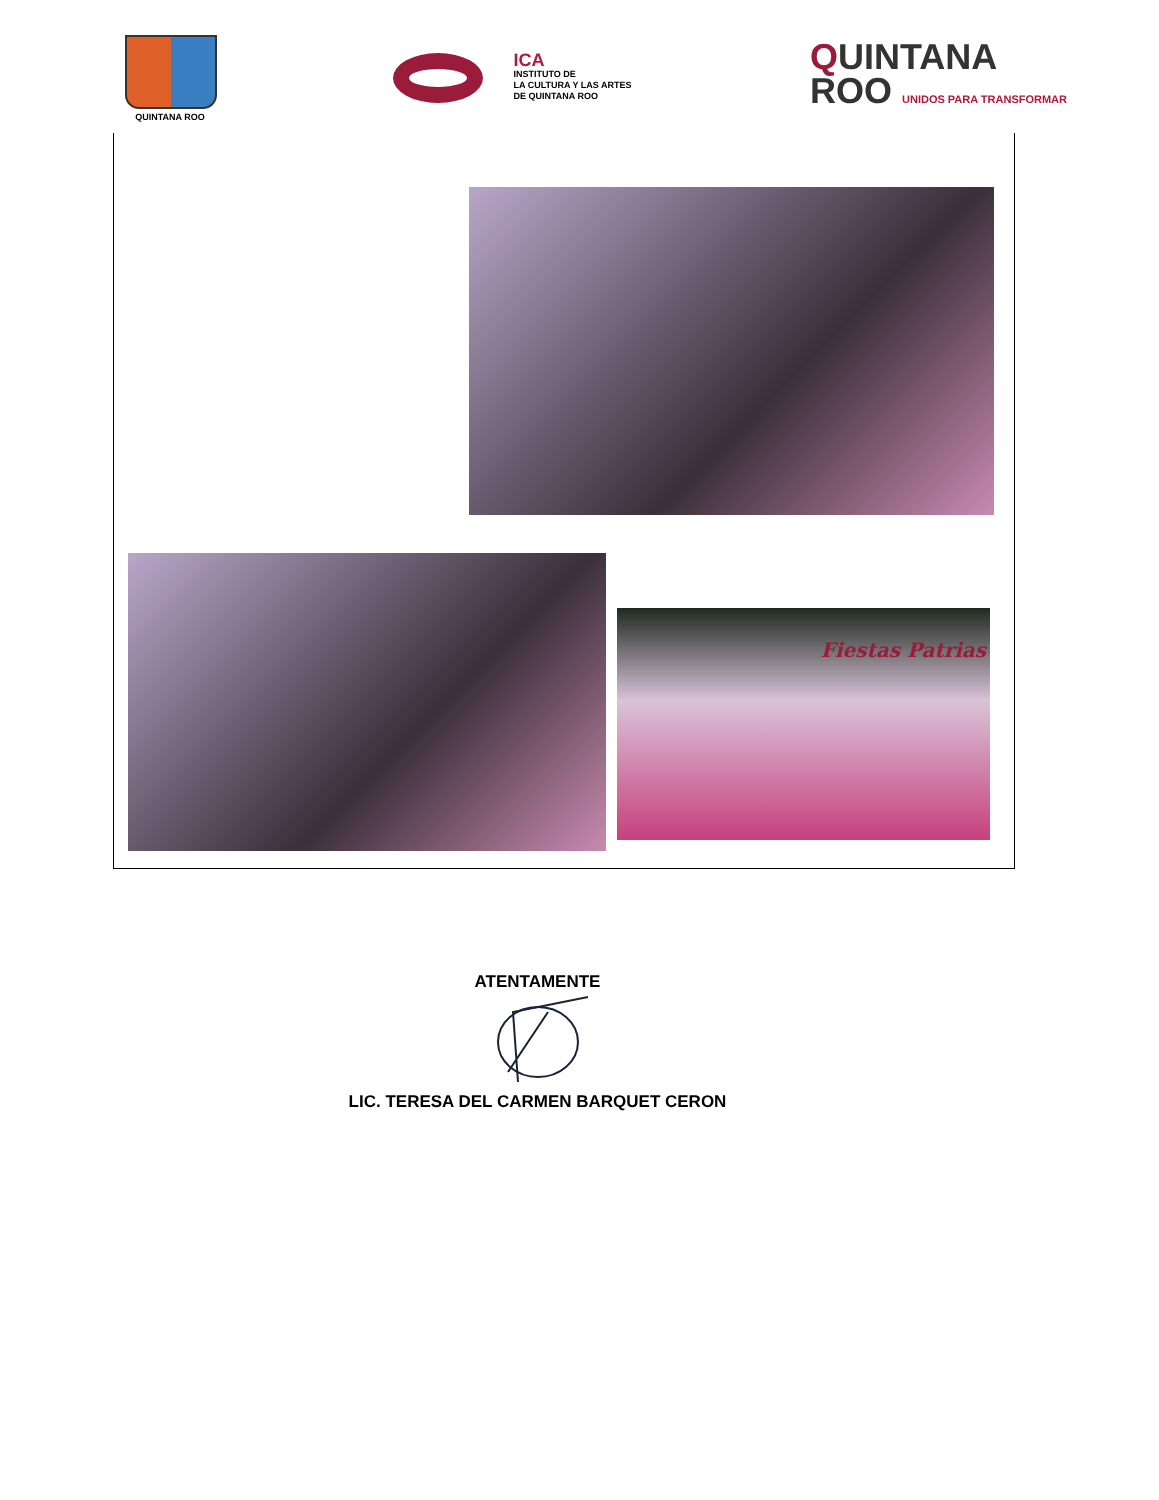QUINTANA ROO
ICA
INSTITUTO DE
LA CULTURA Y LAS ARTES
DE QUINTANA ROO
QUINTANA
ROO UNIDOS PARA TRANSFORMAR
Fiestas Patrias
ATENTAMENTE
LIC. TERESA DEL CARMEN BARQUET CERON